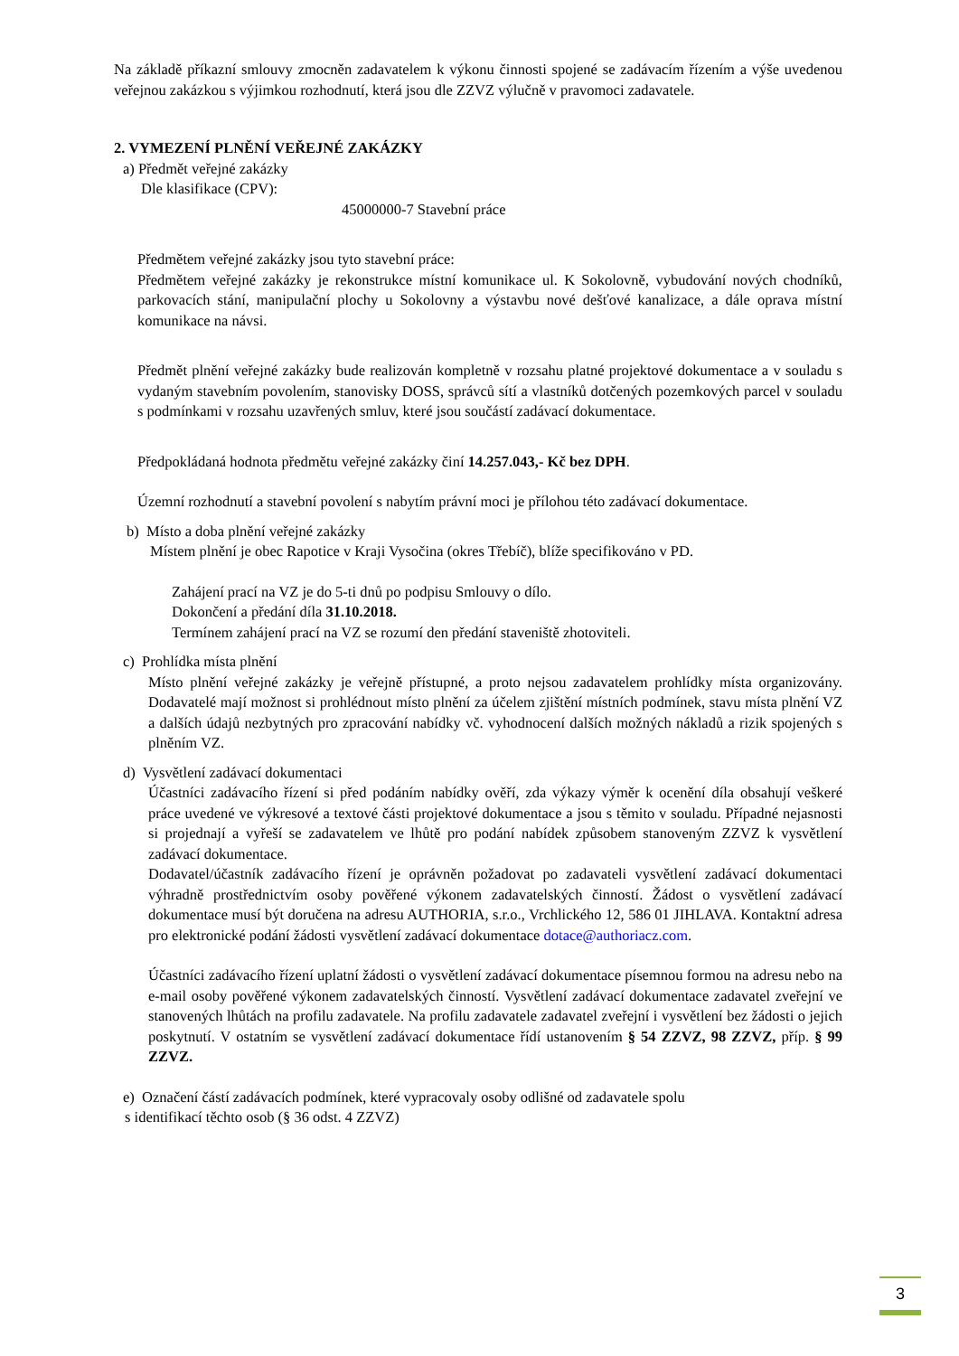Na základě příkazní smlouvy zmocněn zadavatelem k výkonu činnosti spojené se zadávacím řízením a výše uvedenou veřejnou zakázkou s výjimkou rozhodnutí, která jsou dle ZZVZ výlučně v pravomoci zadavatele.
2. VYMEZENÍ PLNĚNÍ VEŘEJNÉ ZAKÁZKY
a) Předmět veřejné zakázky
Dle klasifikace (CPV):
45000000-7 Stavební práce
Předmětem veřejné zakázky jsou tyto stavební práce:
Předmětem veřejné zakázky je rekonstrukce místní komunikace ul. K Sokolovně, vybudování nových chodníků, parkovacích stání, manipulační plochy u Sokolovny a výstavbu nové dešťové kanalizace, a dále oprava místní komunikace na návsi.
Předmět plnění veřejné zakázky bude realizován kompletně v rozsahu platné projektové dokumentace a v souladu s vydaným stavebním povolením, stanovisky DOSS, správců sítí a vlastníků dotčených pozemkových parcel v souladu s podmínkami v rozsahu uzavřených smluv, které jsou součástí zadávací dokumentace.
Předpokládaná hodnota předmětu veřejné zakázky činí 14.257.043,- Kč bez DPH.
Územní rozhodnutí a stavební povolení s nabytím právní moci je přílohou této zadávací dokumentace.
b) Místo a doba plnění veřejné zakázky
Místem plnění je obec Rapotice v Kraji Vysočina (okres Třebíč), blíže specifikováno v PD.
Zahájení prací na VZ je do 5-ti dnů po podpisu Smlouvy o dílo.
Dokončení a předání díla 31.10.2018.
Termínem zahájení prací na VZ se rozumí den předání staveniště zhotoviteli.
c) Prohlídka místa plnění
Místo plnění veřejné zakázky je veřejně přístupné, a proto nejsou zadavatelem prohlídky místa organizovány. Dodavatelé mají možnost si prohlédnout místo plnění za účelem zjištění místních podmínek, stavu místa plnění VZ a dalších údajů nezbytných pro zpracování nabídky vč. vyhodnocení dalších možných nákladů a rizik spojených s plněním VZ.
d) Vysvětlení zadávací dokumentaci
Účastníci zadávacího řízení si před podáním nabídky ověří, zda výkazy výměr k ocenění díla obsahují veškeré práce uvedené ve výkresové a textové části projektové dokumentace a jsou s těmito v souladu. Případné nejasnosti si projednají a vyřeší se zadavatelem ve lhůtě pro podání nabídek způsobem stanoveným ZZVZ k vysvětlení zadávací dokumentace.
Dodavatel/účastník zadávacího řízení je oprávněn požadovat po zadavateli vysvětlení zadávací dokumentaci výhradně prostřednictvím osoby pověřené výkonem zadavatelských činností. Žádost o vysvětlení zadávací dokumentace musí být doručena na adresu AUTHORIA, s.r.o., Vrchlického 12, 586 01 JIHLAVA. Kontaktní adresa pro elektronické podání žádosti vysvětlení zadávací dokumentace dotace@authoriacz.com.
Účastníci zadávacího řízení uplatní žádosti o vysvětlení zadávací dokumentace písemnou formou na adresu nebo na e-mail osoby pověřené výkonem zadavatelských činností. Vysvětlení zadávací dokumentace zadavatel zveřejní ve stanovených lhůtách na profilu zadavatele. Na profilu zadavatele zadavatel zveřejní i vysvětlení bez žádosti o jejich poskytnutí. V ostatním se vysvětlení zadávací dokumentace řídí ustanovením § 54 ZZVZ, 98 ZZVZ, příp. § 99 ZZVZ.
e) Označení částí zadávacích podmínek, které vypracovaly osoby odlišné od zadavatele spolu
s identifikací těchto osob (§ 36 odst. 4 ZZVZ)
3